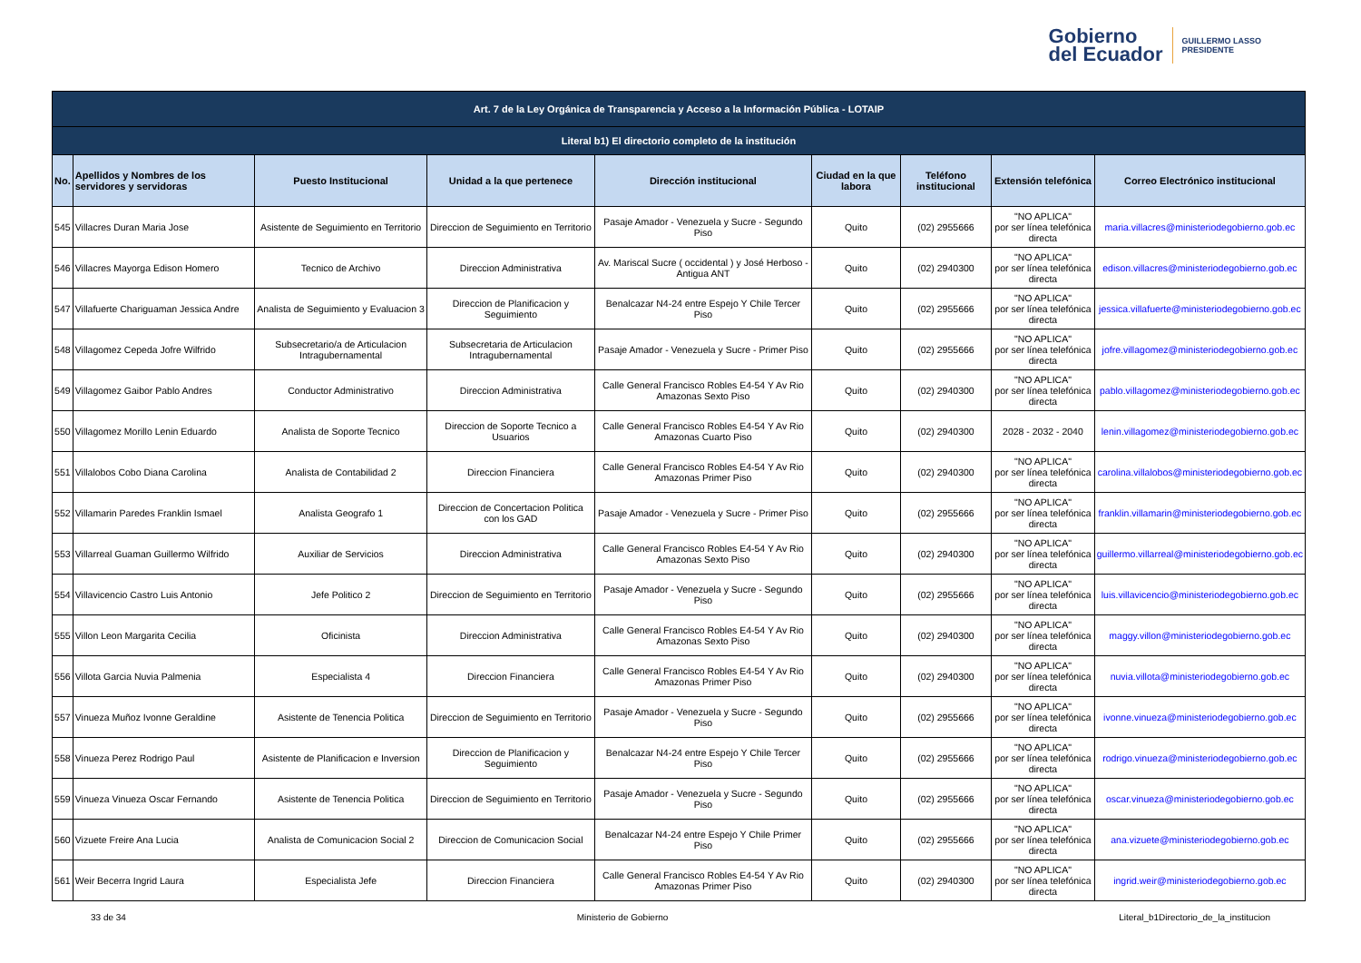Gobierno
del Ecuador
GUILLERMO LASSO
PRESIDENTE
| Art. 7 de la Ley Orgánica de Transparencia y Acceso a la Información Pública - LOTAIP | | | | | | | | |
| --- | --- | --- | --- | --- | --- | --- | --- | --- |
| Literal b1) El directorio completo de la institución | | | | | | | | |
| No. | Apellidos y Nombres de los servidores y servidoras | Puesto Institucional | Unidad a la que pertenece | Dirección institucional | Ciudad en la que labora | Teléfono institucional | Extensión telefónica | Correo Electrónico institucional |
| 545 | Villacres Duran Maria Jose | Asistente de Seguimiento en Territorio | Direccion de Seguimiento en Territorio | Pasaje Amador - Venezuela y Sucre - Segundo Piso | Quito | (02) 2955666 | "NO APLICA" por ser línea telefónica directa | maria.villacres@ministeriodegobierno.gob.ec |
| 546 | Villacres Mayorga Edison Homero | Tecnico de Archivo | Direccion Administrativa | Av. Mariscal Sucre ( occidental ) y José Herboso - Antigua ANT | Quito | (02) 2940300 | "NO APLICA" por ser línea telefónica directa | edison.villacres@ministeriodegobierno.gob.ec |
| 547 | Villafuerte Chariguaman Jessica Andre | Analista de Seguimiento y Evaluacion 3 | Direccion de Planificacion y Seguimiento | Benalcazar N4-24 entre Espejo Y Chile Tercer Piso | Quito | (02) 2955666 | "NO APLICA" por ser línea telefónica directa | jessica.villafuerte@ministeriodegobierno.gob.ec |
| 548 | Villagomez Cepeda Jofre Wilfrido | Subsecretario/a de Articulacion Intragubernamental | Subsecretaria de Articulacion Intragubernamental | Pasaje Amador - Venezuela y Sucre - Primer Piso | Quito | (02) 2955666 | "NO APLICA" por ser línea telefónica directa | jofre.villagomez@ministeriodegobierno.gob.ec |
| 549 | Villagomez Gaibor Pablo Andres | Conductor Administrativo | Direccion Administrativa | Calle General Francisco Robles E4-54 Y Av Rio Amazonas Sexto Piso | Quito | (02) 2940300 | "NO APLICA" por ser línea telefónica directa | pablo.villagomez@ministeriodegobierno.gob.ec |
| 550 | Villagomez Morillo Lenin Eduardo | Analista de Soporte Tecnico | Direccion de Soporte Tecnico a Usuarios | Calle General Francisco Robles E4-54 Y Av Rio Amazonas Cuarto Piso | Quito | (02) 2940300 | 2028 - 2032 - 2040 | lenin.villagomez@ministeriodegobierno.gob.ec |
| 551 | Villalobos Cobo Diana Carolina | Analista de Contabilidad 2 | Direccion Financiera | Calle General Francisco Robles E4-54 Y Av Rio Amazonas Primer Piso | Quito | (02) 2940300 | "NO APLICA" por ser línea telefónica directa | carolina.villalobos@ministeriodegobierno.gob.ec |
| 552 | Villamarin Paredes Franklin Ismael | Analista Geografo 1 | Direccion de Concertacion Politica con los GAD | Pasaje Amador - Venezuela y Sucre - Primer Piso | Quito | (02) 2955666 | "NO APLICA" por ser línea telefónica directa | franklin.villamarin@ministeriodegobierno.gob.ec |
| 553 | Villarreal Guaman Guillermo Wilfrido | Auxiliar de Servicios | Direccion Administrativa | Calle General Francisco Robles E4-54 Y Av Rio Amazonas Sexto Piso | Quito | (02) 2940300 | "NO APLICA" por ser línea telefónica directa | guillermo.villarreal@ministeriodegobierno.gob.ec |
| 554 | Villavicencio Castro Luis Antonio | Jefe Politico 2 | Direccion de Seguimiento en Territorio | Pasaje Amador - Venezuela y Sucre - Segundo Piso | Quito | (02) 2955666 | "NO APLICA" por ser línea telefónica directa | luis.villavicencio@ministeriodegobierno.gob.ec |
| 555 | Villon Leon Margarita Cecilia | Oficinista | Direccion Administrativa | Calle General Francisco Robles E4-54 Y Av Rio Amazonas Sexto Piso | Quito | (02) 2940300 | "NO APLICA" por ser línea telefónica directa | maggy.villon@ministeriodegobierno.gob.ec |
| 556 | Villota Garcia Nuvia Palmenia | Especialista 4 | Direccion Financiera | Calle General Francisco Robles E4-54 Y Av Rio Amazonas Primer Piso | Quito | (02) 2940300 | "NO APLICA" por ser línea telefónica directa | nuvia.villota@ministeriodegobierno.gob.ec |
| 557 | Vinueza Muñoz Ivonne Geraldine | Asistente de Tenencia Politica | Direccion de Seguimiento en Territorio | Pasaje Amador - Venezuela y Sucre - Segundo Piso | Quito | (02) 2955666 | "NO APLICA" por ser línea telefónica directa | ivonne.vinueza@ministeriodegobierno.gob.ec |
| 558 | Vinueza Perez Rodrigo Paul | Asistente de Planificacion e Inversion | Direccion de Planificacion y Seguimiento | Benalcazar N4-24 entre Espejo Y Chile Tercer Piso | Quito | (02) 2955666 | "NO APLICA" por ser línea telefónica directa | rodrigo.vinueza@ministeriodegobierno.gob.ec |
| 559 | Vinueza Vinueza Oscar Fernando | Asistente de Tenencia Politica | Direccion de Seguimiento en Territorio | Pasaje Amador - Venezuela y Sucre - Segundo Piso | Quito | (02) 2955666 | "NO APLICA" por ser línea telefónica directa | oscar.vinueza@ministeriodegobierno.gob.ec |
| 560 | Vizuete Freire Ana Lucia | Analista de Comunicacion Social 2 | Direccion de Comunicacion Social | Benalcazar N4-24 entre Espejo Y Chile Primer Piso | Quito | (02) 2955666 | "NO APLICA" por ser línea telefónica directa | ana.vizuete@ministeriodegobierno.gob.ec |
| 561 | Weir Becerra Ingrid Laura | Especialista Jefe | Direccion Financiera | Calle General Francisco Robles E4-54 Y Av Rio Amazonas Primer Piso | Quito | (02) 2940300 | "NO APLICA" por ser línea telefónica directa | ingrid.weir@ministeriodegobierno.gob.ec |
33 de 34 Ministerio de Gobierno Literal_b1Directorio_de_la_institucion